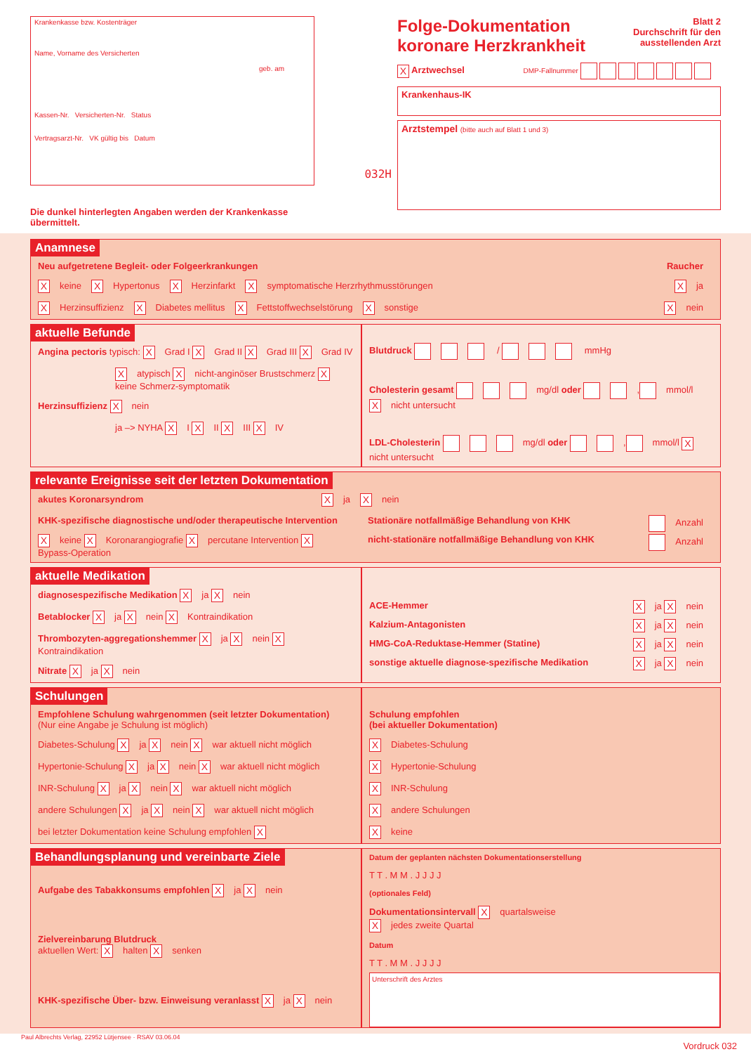Krankenkasse bzw. Kostenträger
Name, Vorname des Versicherten
geb. am
Kassen-Nr. Versicherten-Nr. Status
Vertragsarzt-Nr. VK gültig bis Datum
Die dunkel hinterlegten Angaben werden der Krankenkasse übermittelt.
032H
Folge-Dokumentation
koronare Herzkrankheit
Blatt 2
Durchschrift für den
ausstellenden Arzt
X Arztwechsel DMP-Fallnummer
Krankenhaus-IK
Arztstempel (bitte auch auf Blatt 1 und 3)
Anamnese
Neu aufgetretene Begleit- oder Folgeerkrankungen Raucher
Xkeine X Hypertonus X Herzinfarkt X symptomatische Herzrhythmusstörungen X ja
X Herzinsuffizienz X Diabetes mellitus X Fettstoffwechselstörung X sonstige X nein
aktuelle Befunde
Angina pectoris typisch: X Grad I X Grad II X Grad III X Grad IV
Xatypisch X nicht-anginöser Brustschmerz X keine Schmerz-symptomatik
Herzinsuffizienz X nein
ja –> NYHA X I X II X III X IV
Blutdruck / mmHg
Cholesterin gesamt mg/dl oder , mmol/l X nicht untersucht
LDL-Cholesterin mg/dl oder , mmol/l X nicht untersucht
relevante Ereignisse seit der letzten Dokumentation
akutes Koronarsyndrom X ja X nein
KHK-spezifische diagnostische und/oder therapeutische Intervention
Xkeine X Koronarangiografie X percutane Intervention X Bypass-Operation
Stationäre notfallmäßige Behandlung von KHK Anzahl
nicht-stationäre notfallmäßige Behandlung von KHK Anzahl
aktuelle Medikation
diagnosespezifische Medikation X ja X nein
Betablocker X ja X nein X Kontraindikation
Thrombozyten-aggregationshemmer X ja X nein X Kontraindikation
Nitrate X ja X nein
ACE-Hemmer X ja X nein
Kalzium-Antagonisten X ja X nein
HMG-CoA-Reduktase-Hemmer (Statine) X ja X nein
sonstige aktuelle diagnose-spezifische Medikation X ja X nein
Schulungen
Empfohlene Schulung wahrgenommen (seit letzter Dokumentation)
(Nur eine Angabe je Schulung ist möglich)
Diabetes-Schulung X ja X nein X war aktuell nicht möglich
Hypertonie-Schulung X ja X nein X war aktuell nicht möglich
INR-Schulung X ja X nein X war aktuell nicht möglich
andere Schulungen X ja X nein X war aktuell nicht möglich
bei letzter Dokumentation keine Schulung empfohlen X
Schulung empfohlen
(bei aktueller Dokumentation)
X Diabetes-Schulung
X Hypertonie-Schulung
X INR-Schulung
Xandere Schulungen
Xkeine
Behandlungsplanung und vereinbarte Ziele
Aufgabe des Tabakkonsums empfohlen X ja X nein
Zielvereinbarung Blutdruck
aktuellen Wert: X halten X senken
KHK-spezifische Über- bzw. Einweisung veranlasst X ja X nein
Datum der geplanten nächsten Dokumentationserstellung
T T . M M . J J J J
(optionales Feld)
Dokumentationsintervall X quartalsweise
Xjedes zweite Quartal
Datum
T T . M M . J J J J
Unterschrift des Arztes
Paul Albrechts Verlag, 22952 Lütjensee · RSAV 03.06.04
Vordruck 032